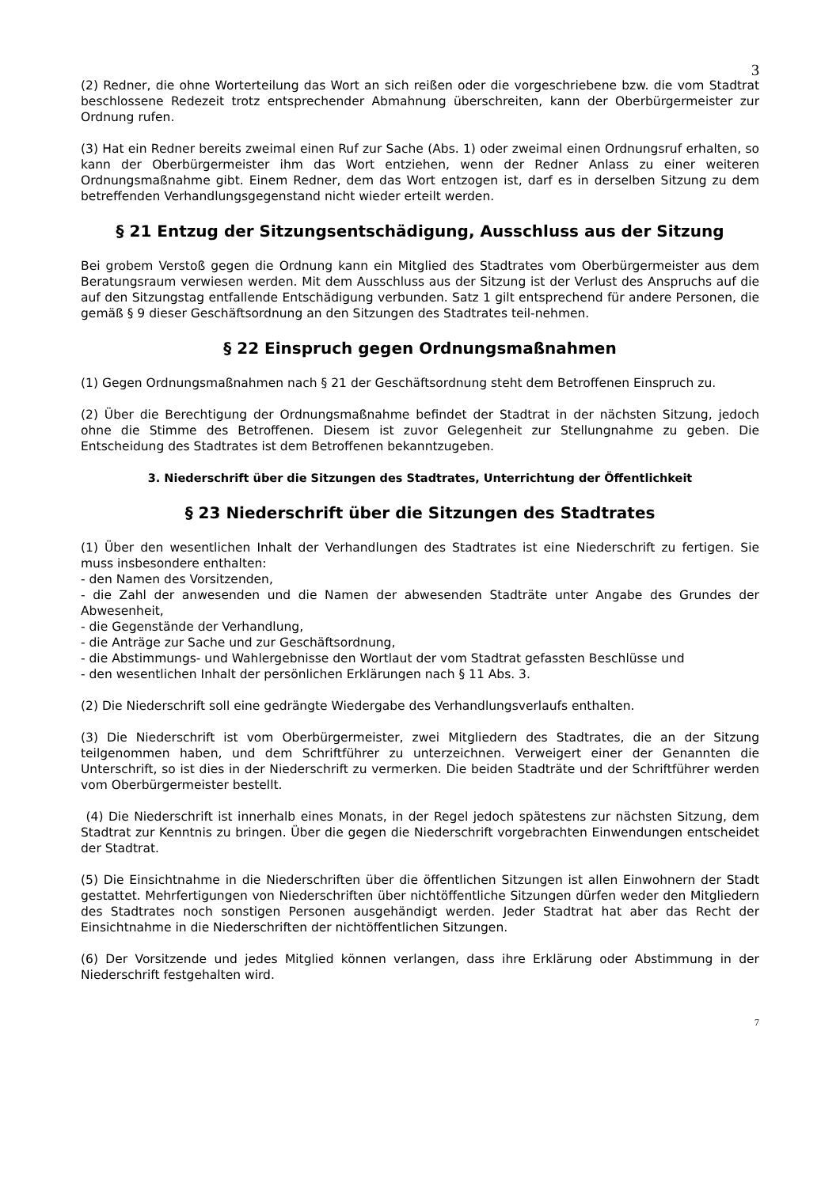3
(2) Redner, die ohne Worterteilung das Wort an sich reißen oder die vorgeschriebene bzw. die vom Stadtrat beschlossene Redezeit trotz entsprechender Abmahnung überschreiten, kann der Oberbürgermeister zur Ordnung rufen.
(3) Hat ein Redner bereits zweimal einen Ruf zur Sache (Abs. 1) oder zweimal einen Ordnungsruf erhalten, so kann der Oberbürgermeister ihm das Wort entziehen, wenn der Redner Anlass zu einer weiteren Ordnungsmaßnahme gibt. Einem Redner, dem das Wort entzogen ist, darf es in derselben Sitzung zu dem betreffenden Verhandlungsgegenstand nicht wieder erteilt werden.
§ 21 Entzug der Sitzungsentschädigung, Ausschluss aus der Sitzung
Bei grobem Verstoß gegen die Ordnung kann ein Mitglied des Stadtrates vom Oberbürgermeister aus dem Beratungsraum verwiesen werden. Mit dem Ausschluss aus der Sitzung ist der Verlust des Anspruchs auf die auf den Sitzungstag entfallende Entschädigung verbunden. Satz 1 gilt entsprechend für andere Personen, die gemäß § 9 dieser Geschäftsordnung an den Sitzungen des Stadtrates teil-nehmen.
§ 22 Einspruch gegen Ordnungsmaßnahmen
(1) Gegen Ordnungsmaßnahmen nach § 21 der Geschäftsordnung steht dem Betroffenen Einspruch zu.
(2) Über die Berechtigung der Ordnungsmaßnahme befindet der Stadtrat in der nächsten Sitzung, jedoch ohne die Stimme des Betroffenen. Diesem ist zuvor Gelegenheit zur Stellungnahme zu geben. Die Entscheidung des Stadtrates ist dem Betroffenen bekanntzugeben.
3. Niederschrift über die Sitzungen des Stadtrates, Unterrichtung der Öffentlichkeit
§ 23 Niederschrift über die Sitzungen des Stadtrates
(1) Über den wesentlichen Inhalt der Verhandlungen des Stadtrates ist eine Niederschrift zu fertigen. Sie muss insbesondere enthalten:
- den Namen des Vorsitzenden,
- die Zahl der anwesenden und die Namen der abwesenden Stadträte unter Angabe des Grundes der Abwesenheit,
- die Gegenstände der Verhandlung,
- die Anträge zur Sache und zur Geschäftsordnung,
- die Abstimmungs- und Wahlergebnisse den Wortlaut der vom Stadtrat gefassten Beschlüsse und
- den wesentlichen Inhalt der persönlichen Erklärungen nach § 11 Abs. 3.
(2) Die Niederschrift soll eine gedrängte Wiedergabe des Verhandlungsverlaufs enthalten.
(3) Die Niederschrift ist vom Oberbürgermeister, zwei Mitgliedern des Stadtrates, die an der Sitzung teilgenommen haben, und dem Schriftführer zu unterzeichnen. Verweigert einer der Genannten die Unterschrift, so ist dies in der Niederschrift zu vermerken. Die beiden Stadträte und der Schriftführer werden vom Oberbürgermeister bestellt.
(4) Die Niederschrift ist innerhalb eines Monats, in der Regel jedoch spätestens zur nächsten Sitzung, dem Stadtrat zur Kenntnis zu bringen. Über die gegen die Niederschrift vorgebrachten Einwendungen entscheidet der Stadtrat.
(5) Die Einsichtnahme in die Niederschriften über die öffentlichen Sitzungen ist allen Einwohnern der Stadt gestattet. Mehrfertigungen von Niederschriften über nichtöffentliche Sitzungen dürfen weder den Mitgliedern des Stadtrates noch sonstigen Personen ausgehändigt werden. Jeder Stadtrat hat aber das Recht der Einsichtnahme in die Niederschriften der nichtöffentlichen Sitzungen.
(6) Der Vorsitzende und jedes Mitglied können verlangen, dass ihre Erklärung oder Abstimmung in der Niederschrift festgehalten wird.
7